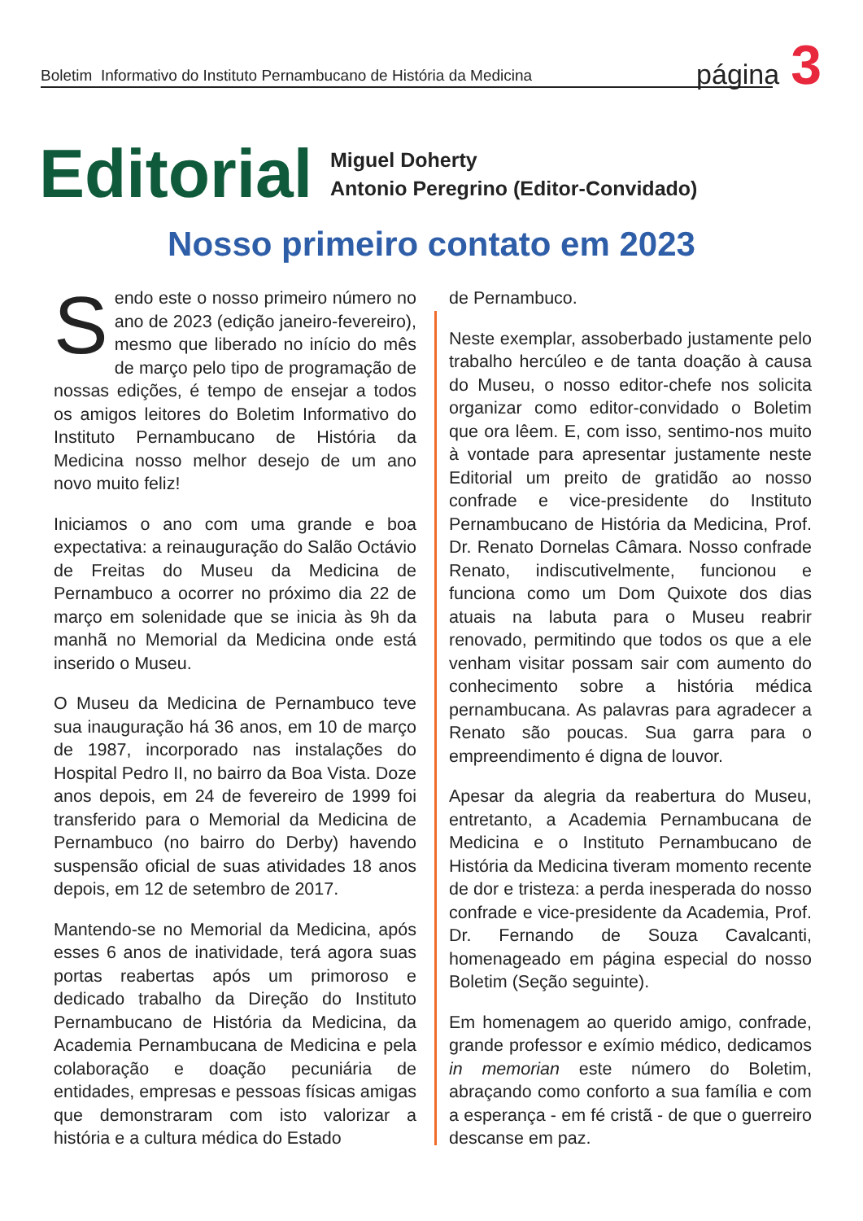Boletim Informativo do Instituto Pernambucano de História da Medicina página 3
Editorial
Miguel Doherty
Antonio Peregrino (Editor-Convidado)
Nosso primeiro contato em 2023
Sendo este o nosso primeiro número no ano de 2023 (edição janeiro-fevereiro), mesmo que liberado no início do mês de março pelo tipo de programação de nossas edições, é tempo de ensejar a todos os amigos leitores do Boletim Informativo do Instituto Pernambucano de História da Medicina nosso melhor desejo de um ano novo muito feliz!
Iniciamos o ano com uma grande e boa expectativa: a reinauguração do Salão Octávio de Freitas do Museu da Medicina de Pernambuco a ocorrer no próximo dia 22 de março em solenidade que se inicia às 9h da manhã no Memorial da Medicina onde está inserido o Museu.
O Museu da Medicina de Pernambuco teve sua inauguração há 36 anos, em 10 de março de 1987, incorporado nas instalações do Hospital Pedro II, no bairro da Boa Vista. Doze anos depois, em 24 de fevereiro de 1999 foi transferido para o Memorial da Medicina de Pernambuco (no bairro do Derby) havendo suspensão oficial de suas atividades 18 anos depois, em 12 de setembro de 2017.
Mantendo-se no Memorial da Medicina, após esses 6 anos de inatividade, terá agora suas portas reabertas após um primoroso e dedicado trabalho da Direção do Instituto Pernambucano de História da Medicina, da Academia Pernambucana de Medicina e pela colaboração e doação pecuniária de entidades, empresas e pessoas físicas amigas que demonstraram com isto valorizar a história e a cultura médica do Estado
de Pernambuco.
Neste exemplar, assoberbado justamente pelo trabalho hercúleo e de tanta doação à causa do Museu, o nosso editor-chefe nos solicita organizar como editor-convidado o Boletim que ora lêem. E, com isso, sentimo-nos muito à vontade para apresentar justamente neste Editorial um preito de gratidão ao nosso confrade e vice-presidente do Instituto Pernambucano de História da Medicina, Prof. Dr. Renato Dornelas Câmara. Nosso confrade Renato, indiscutivelmente, funcionou e funciona como um Dom Quixote dos dias atuais na labuta para o Museu reabrir renovado, permitindo que todos os que a ele venham visitar possam sair com aumento do conhecimento sobre a história médica pernambucana. As palavras para agradecer a Renato são poucas. Sua garra para o empreendimento é digna de louvor.
Apesar da alegria da reabertura do Museu, entretanto, a Academia Pernambucana de Medicina e o Instituto Pernambucano de História da Medicina tiveram momento recente de dor e tristeza: a perda inesperada do nosso confrade e vice-presidente da Academia, Prof. Dr. Fernando de Souza Cavalcanti, homenageado em página especial do nosso Boletim (Seção seguinte).
Em homenagem ao querido amigo, confrade, grande professor e exímio médico, dedicamos in memorian este número do Boletim, abraçando como conforto a sua família e com a esperança - em fé cristã - de que o guerreiro descanse em paz.